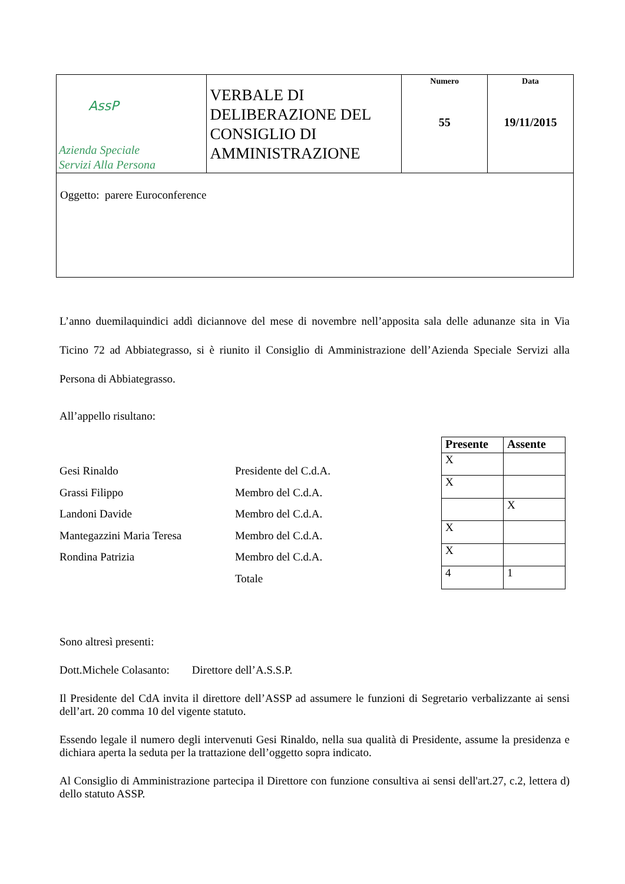| AssP Azienda Speciale Servizi Alla Persona | VERBALE DI DELIBERAZIONE DEL CONSIGLIO DI AMMINISTRAZIONE | Numero 55 | Data 19/11/2015 |
| Oggetto: parere Euroconference | | | |
L’anno duemilaquindici addì diciannove del mese di novembre nell’apposita sala delle adunanze sita in Via Ticino 72 ad Abbiategrasso, si è riunito il Consiglio di Amministrazione dell’Azienda Speciale Servizi alla Persona di Abbiategrasso.
All’appello risultano:
Gesi Rinaldo
Grassi Filippo
Landoni Davide
Mantegazzini Maria Teresa
Rondina Patrizia
Presidente del C.d.A.
Membro del C.d.A.
Membro del C.d.A.
Membro del C.d.A.
Membro del C.d.A.
Totale
| Presente | Assente |
| --- | --- |
| X | |
| X | |
| | X |
| X | |
| X | |
| 4 | 1 |
Sono altresì presenti:
Dott.Michele Colasanto: Direttore dell’A.S.S.P.
Il Presidente del CdA invita il direttore dell’ASSP ad assumere le funzioni di Segretario verbalizzante ai sensi dell’art. 20 comma 10 del vigente statuto.
Essendo legale il numero degli intervenuti Gesi Rinaldo, nella sua qualità di Presidente, assume la presidenza e dichiara aperta la seduta per la trattazione dell’oggetto sopra indicato.
Al Consiglio di Amministrazione partecipa il Direttore con funzione consultiva ai sensi dell'art.27, c.2, lettera d) dello statuto ASSP.